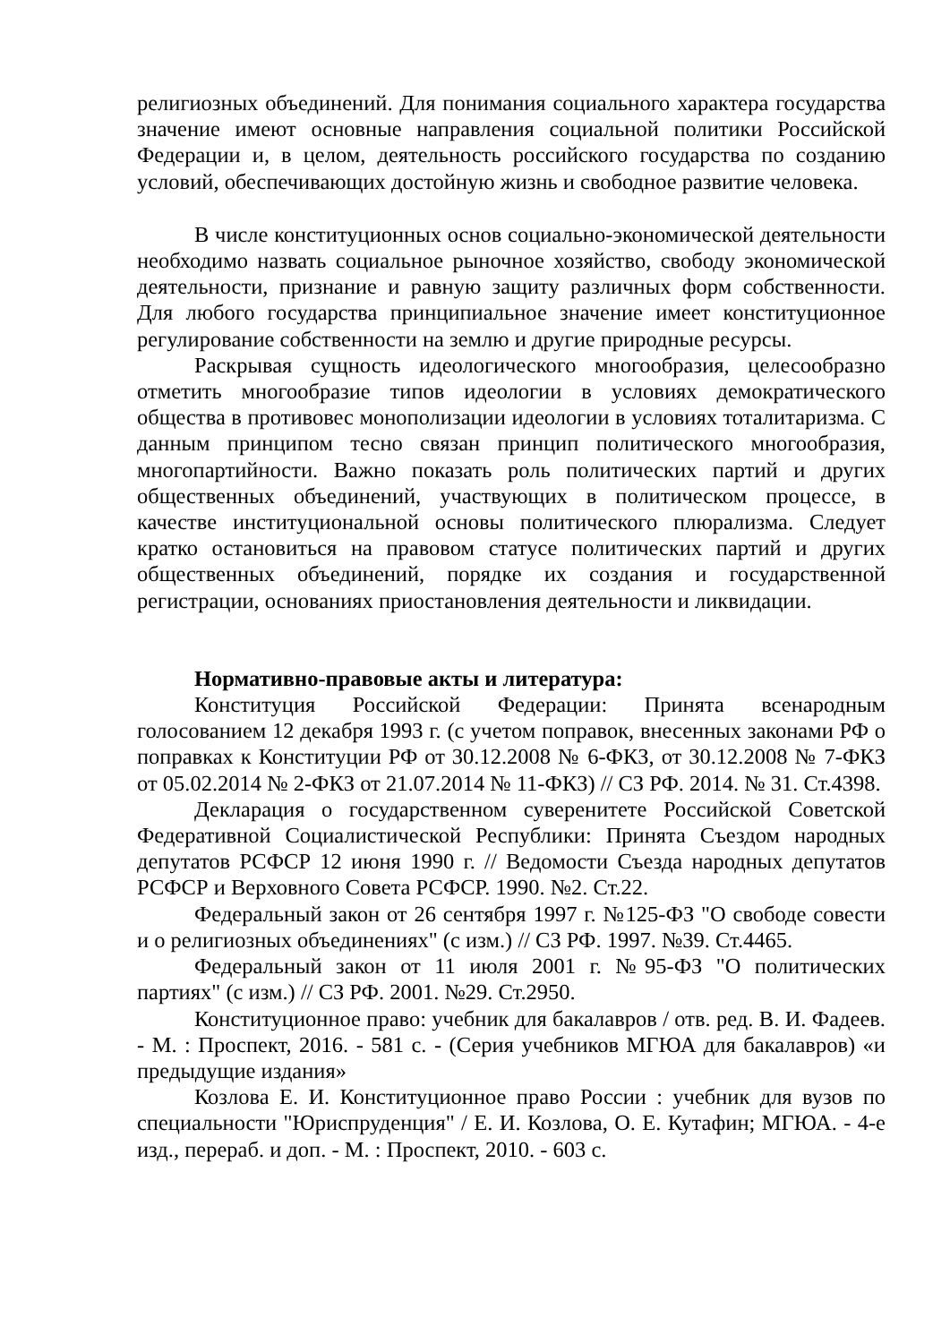религиозных объединений. Для понимания социального характера государства значение имеют основные направления социальной политики Российской Федерации и, в целом, деятельность российского государства по созданию условий, обеспечивающих достойную жизнь и свободное развитие человека.
В числе конституционных основ социально-экономической деятельности необходимо назвать социальное рыночное хозяйство, свободу экономической деятельности, признание и равную защиту различных форм собственности. Для любого государства принципиальное значение имеет конституционное регулирование собственности на землю и другие природные ресурсы.
Раскрывая сущность идеологического многообразия, целесообразно отметить многообразие типов идеологии в условиях демократического общества в противовес монополизации идеологии в условиях тоталитаризма. С данным принципом тесно связан принцип политического многообразия, многопартийности. Важно показать роль политических партий и других общественных объединений, участвующих в политическом процессе, в качестве институциональной основы политического плюрализма. Следует кратко остановиться на правовом статусе политических партий и других общественных объединений, порядке их создания и государственной регистрации, основаниях приостановления деятельности и ликвидации.
Нормативно-правовые акты и литература:
Конституция Российской Федерации: Принята всенародным голосованием 12 декабря 1993 г. (с учетом поправок, внесенных законами РФ о поправках к Конституции РФ от 30.12.2008 № 6-ФКЗ, от 30.12.2008 № 7-ФКЗ от 05.02.2014 № 2-ФКЗ от 21.07.2014 № 11-ФКЗ) // СЗ РФ. 2014. № 31. Ст.4398.
Декларация о государственном суверенитете Российской Советской Федеративной Социалистической Республики: Принята Съездом народных депутатов РСФСР 12 июня 1990 г. // Ведомости Съезда народных депутатов РСФСР и Верховного Совета РСФСР. 1990. №2. Ст.22.
Федеральный закон от 26 сентября 1997 г. №125-ФЗ "О свободе совести и о религиозных объединениях" (с изм.) // СЗ РФ. 1997. №39. Ст.4465.
Федеральный закон от 11 июля 2001 г. №95-ФЗ "О политических партиях" (с изм.) // СЗ РФ. 2001. №29. Ст.2950.
Конституционное право: учебник для бакалавров / отв. ред. В. И. Фадеев. - М. : Проспект, 2016. - 581 с. - (Серия учебников МГЮА для бакалавров) «и предыдущие издания»
Козлова Е. И. Конституционное право России : учебник для вузов по специальности "Юриспруденция" / Е. И. Козлова, О. Е. Кутафин; МГЮА. - 4-е изд., перераб. и доп. - М. : Проспект, 2010. - 603 с.